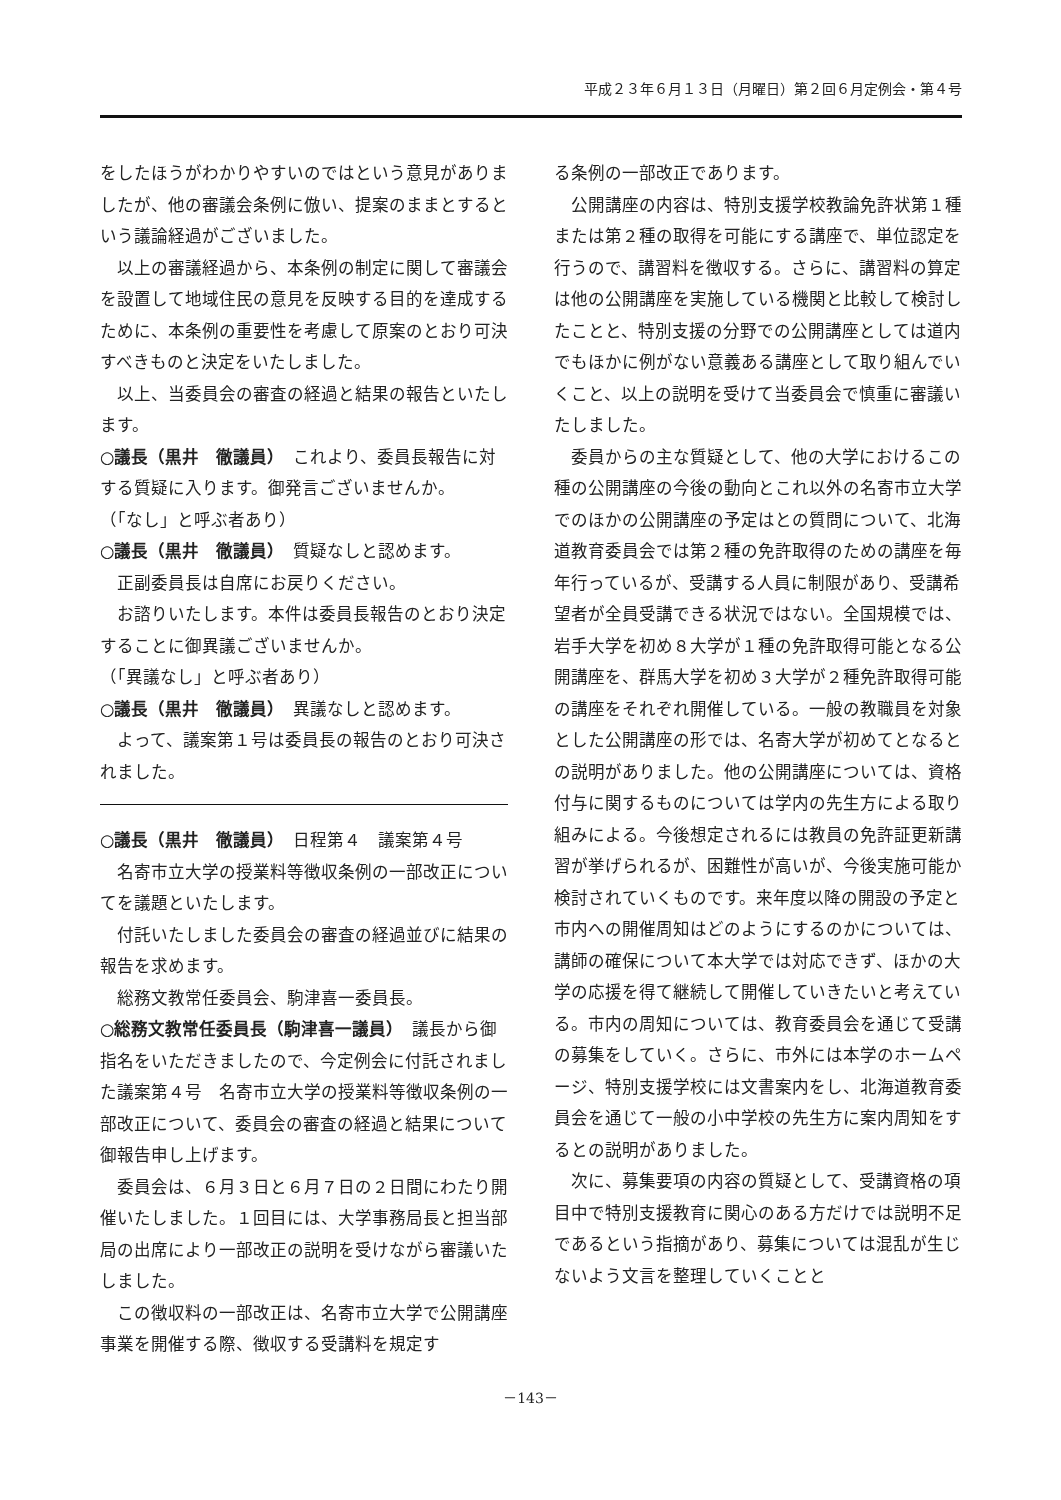平成２３年６月１３日（月曜日）第２回６月定例会・第４号
をしたほうがわかりやすいのではという意見がありましたが、他の審議会条例に倣い、提案のままとするという議論経過がございました。
以上の審議経過から、本条例の制定に関して審議会を設置して地域住民の意見を反映する目的を達成するために、本条例の重要性を考慮して原案のとおり可決すべきものと決定をいたしました。
以上、当委員会の審査の経過と結果の報告といたします。
○議長（黒井　徹議員）　これより、委員長報告に対する質疑に入ります。御発言ございませんか。
（「なし」と呼ぶ者あり）
○議長（黒井　徹議員）　質疑なしと認めます。
正副委員長は自席にお戻りください。
お諮りいたします。本件は委員長報告のとおり決定することに御異議ございませんか。
（「異議なし」と呼ぶ者あり）
○議長（黒井　徹議員）　異議なしと認めます。
よって、議案第１号は委員長の報告のとおり可決されました。
○議長（黒井　徹議員）　日程第４　議案第４号
名寄市立大学の授業料等徴収条例の一部改正についてを議題といたします。
付託いたしました委員会の審査の経過並びに結果の報告を求めます。
総務文教常任委員会、駒津喜一委員長。
○総務文教常任委員長（駒津喜一議員）　議長から御指名をいただきましたので、今定例会に付託されました議案第４号　名寄市立大学の授業料等徴収条例の一部改正について、委員会の審査の経過と結果について御報告申し上げます。
委員会は、６月３日と６月７日の２日間にわたり開催いたしました。１回目には、大学事務局長と担当部局の出席により一部改正の説明を受けながら審議いたしました。
この徴収料の一部改正は、名寄市立大学で公開講座事業を開催する際、徴収する受講料を規定す
る条例の一部改正であります。
公開講座の内容は、特別支援学校教論免許状第１種または第２種の取得を可能にする講座で、単位認定を行うので、講習料を徴収する。さらに、講習料の算定は他の公開講座を実施している機関と比較して検討したことと、特別支援の分野での公開講座としては道内でもほかに例がない意義ある講座として取り組んでいくこと、以上の説明を受けて当委員会で慎重に審議いたしました。
委員からの主な質疑として、他の大学におけるこの種の公開講座の今後の動向とこれ以外の名寄市立大学でのほかの公開講座の予定はとの質問について、北海道教育委員会では第２種の免許取得のための講座を毎年行っているが、受講する人員に制限があり、受講希望者が全員受講できる状況ではない。全国規模では、岩手大学を初め８大学が１種の免許取得可能となる公開講座を、群馬大学を初め３大学が２種免許取得可能の講座をそれぞれ開催している。一般の教職員を対象とした公開講座の形では、名寄大学が初めてとなるとの説明がありました。他の公開講座については、資格付与に関するものについては学内の先生方による取り組みによる。今後想定されるには教員の免許証更新講習が挙げられるが、困難性が高いが、今後実施可能か検討されていくものです。来年度以降の開設の予定と市内への開催周知はどのようにするのかについては、講師の確保について本大学では対応できず、ほかの大学の応援を得て継続して開催していきたいと考えている。市内の周知については、教育委員会を通じて受講の募集をしていく。さらに、市外には本学のホームページ、特別支援学校には文書案内をし、北海道教育委員会を通じて一般の小中学校の先生方に案内周知をするとの説明がありました。
次に、募集要項の内容の質疑として、受講資格の項目中で特別支援教育に関心のある方だけでは説明不足であるという指摘があり、募集については混乱が生じないよう文言を整理していくことと
－143－